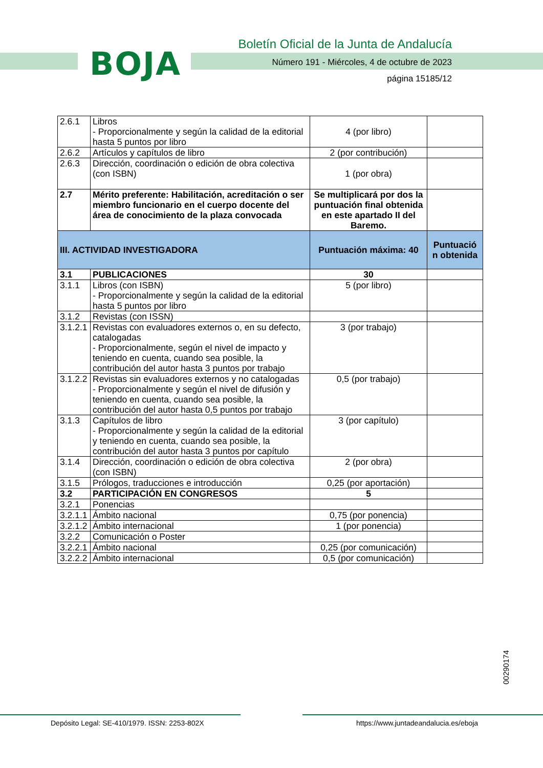BOJA
Boletín Oficial de la Junta de Andalucía
Número 191 - Miércoles, 4 de octubre de 2023
página 15185/12
| 2.6.1 | Libros - Proporcionalmente y según la calidad de la editorial hasta 5 puntos por libro | 4 (por libro) | |
| 2.6.2 | Artículos y capítulos de libro | 2 (por contribución) | |
| 2.6.3 | Dirección, coordinación o edición de obra colectiva (con ISBN) | 1 (por obra) | |
| 2.7 | Mérito preferente: Habilitación, acreditación o ser miembro funcionario en el cuerpo docente del área de conocimiento de la plaza convocada | Se multiplicará por dos la puntuación final obtenida en este apartado II del Baremo. | |
| III. ACTIVIDAD INVESTIGADORA | | Puntuación máxima: 40 | Puntuació n obtenida |
| 3.1 | PUBLICACIONES | 30 | |
| 3.1.1 | Libros (con ISBN) - Proporcionalmente y según la calidad de la editorial hasta 5 puntos por libro | 5 (por libro) | |
| 3.1.2 | Revistas (con ISSN) | | |
| 3.1.2.1 | Revistas con evaluadores externos o, en su defecto, catalogadas - Proporcionalmente, según el nivel de impacto y teniendo en cuenta, cuando sea posible, la contribución del autor hasta 3 puntos por trabajo | 3 (por trabajo) | |
| 3.1.2.2 | Revistas sin evaluadores externos y no catalogadas - Proporcionalmente y según el nivel de difusión y teniendo en cuenta, cuando sea posible, la contribución del autor hasta 0,5 puntos por trabajo | 0,5 (por trabajo) | |
| 3.1.3 | Capítulos de libro - Proporcionalmente y según la calidad de la editorial y teniendo en cuenta, cuando sea posible, la contribución del autor hasta 3 puntos por capítulo | 3 (por capítulo) | |
| 3.1.4 | Dirección, coordinación o edición de obra colectiva (con ISBN) | 2 (por obra) | |
| 3.1.5 | Prólogos, traducciones e introducción | 0,25 (por aportación) | |
| 3.2 | PARTICIPACIÓN EN CONGRESOS | 5 | |
| 3.2.1 | Ponencias | | |
| 3.2.1.1 | Ámbito nacional | 0,75 (por ponencia) | |
| 3.2.1.2 | Ámbito internacional | 1 (por ponencia) | |
| 3.2.2 | Comunicación o Poster | | |
| 3.2.2.1 | Ámbito nacional | 0,25 (por comunicación) | |
| 3.2.2.2 | Ámbito internacional | 0,5 (por comunicación) | |
00290174
Depósito Legal: SE-410/1979. ISSN: 2253-802X
https://www.juntadeandalucia.es/eboja